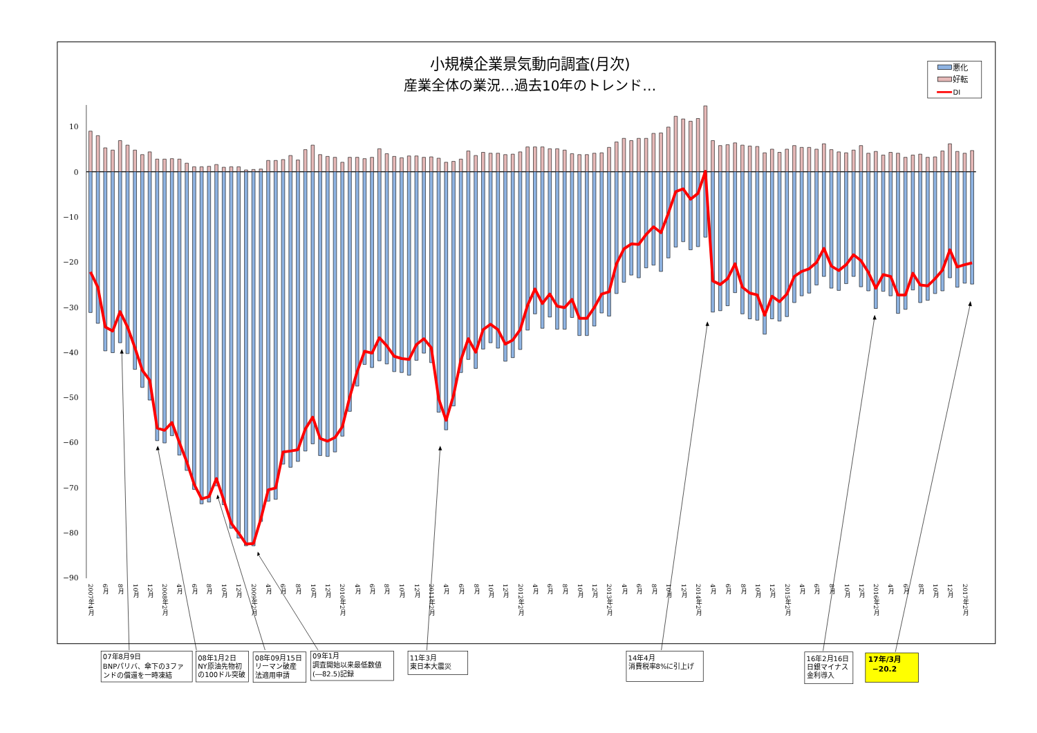小規模企業景気動向調査(月次)
産業全体の業況…過去10年のトレンド…
悪化
好転
DI
10
0
−10
−20
−30
−40
−50
−60
−70
−80
−90
2007年4月
6月
8月
10月
12月
2008年2月
4月
6月
8月
10月
12月
2009年2月
4月
6月
8月
10月
12月
2010年2月
4月
6月
8月
10月
12月
2011年2月
4月
6月
8月
10月
12月
2012年2月
4月
6月
8月
10月
12月
2013年2月
4月
6月
8月
10月
12月
2014年2月
4月
6月
8月
10月
12月
2015年2月
4月
6月
8月
10月
12月
2016年2月
4月
6月
8月
10月
12月
2017年2月
07年8月9日
BNPパリバ、傘下の3ファ
ンドの償還を一時凍結
08年1月2日
NY原油先物初
の100ドル突破
08年09月15日
リーマン破産
法適用申請
09年1月
調査開始以来最低数値
(―82.5)記録
11年3月
東日本大震災
14年4月
消費税率8%に引上げ
16年2月16日
日銀マイナス
金利導入
17年/3月
−20.2